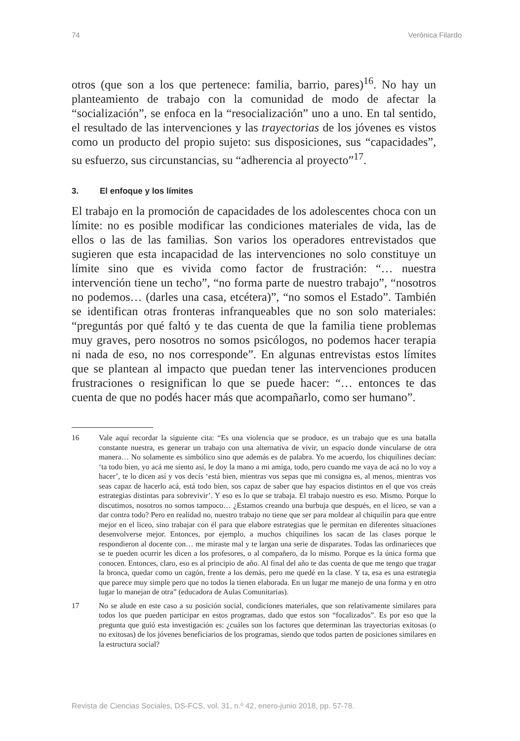74 Verónica Filardo
otros (que son a los que pertenece: familia, barrio, pares)<sup>16</sup>. No hay un planteamiento de trabajo con la comunidad de modo de afectar la “socialización”, se enfoca en la “resocialización” uno a uno. En tal sentido, el resultado de las intervenciones y las trayectorias de los jóvenes es vistos como un producto del propio sujeto: sus disposiciones, sus “capacidades”, su esfuerzo, sus circunstancias, su “adherencia al proyecto”<sup>17</sup>.
3. El enfoque y los límites
El trabajo en la promoción de capacidades de los adolescentes choca con un límite: no es posible modificar las condiciones materiales de vida, las de ellos o las de las familias. Son varios los operadores entrevistados que sugieren que esta incapacidad de las intervenciones no solo constituye un límite sino que es vivida como factor de frustración: “… nuestra intervención tiene un techo”, “no forma parte de nuestro trabajo”, “nosotros no podemos… (darles una casa, etcétera)”, “no somos el Estado”. También se identifican otras fronteras infranqueables que no son solo materiales: “preguntás por qué faltó y te das cuenta de que la familia tiene problemas muy graves, pero nosotros no somos psicólogos, no podemos hacer terapia ni nada de eso, no nos corresponde”. En algunas entrevistas estos límites que se plantean al impacto que puedan tener las intervenciones producen frustraciones o resignifican lo que se puede hacer: “… entonces te das cuenta de que no podés hacer más que acompañarlo, como ser humano”.
16 Vale aquí recordar la siguiente cita: “Es una violencia que se produce, es un trabajo que es una batalla constante nuestra, es generar un trabajo con una alternativa de vivir, un espacio donde vincularse de otra manera… No solamente es simbólico sino que además es de palabra. Yo me acuerdo, los chiquilines decían: ‘ta todo bien, yo acá me siento así, le doy la mano a mi amiga, todo, pero cuando me vaya de acá no lo voy a hacer’, te lo dicen así y vos decís ‘está bien, mientras vos sepas que mi consigna es, al menos, mientras vos seas capaz de hacerlo acá, está todo bien, sos capaz de saber que hay espacios distintos en el que vos creás estrategias distintas para sobrevivir’. Y eso es lo que se trabaja. El trabajo nuestro es eso. Mismo. Porque lo discutimos, nosotros no somos tampoco… ¿Estamos creando una burbuja que después, en el liceo, se van a dar contra todo? Pero en realidad no, nuestro trabajo no tiene que ser para moldear al chiquilín para que entre mejor en el liceo, sino trabajar con él para que elabore estrategias que le permitan en diferentes situaciones desenvolverse mejor. Entonces, por ejemplo, a muchos chiquilines los sacan de las clases porque le respondieron al docente con… me miraste mal y te largan una serie de disparates. Todas las ordinarieces que se te pueden ocurrir les dicen a los profesores, o al compañero, da lo mismo. Porque es la única forma que conocen. Entonces, claro, eso es al principio de año. Al final del año te das cuenta de que me tengo que tragar la bronca, quedar como un cagón, frente a los demás, pero me quedé en la clase. Y ta, esa es una estrategia que parece muy simple pero que no todos la tienen elaborada. En un lugar me manejo de una forma y en otro lugar lo manejan de otra” (educadora de Aulas Comunitarias).
17 No se alude en este caso a su posición social, condiciones materiales, que son relativamente similares para todos los que pueden participar en estos programas, dado que estos son “focalizados”. Es por eso que la pregunta que guió esta investigación es: ¿cuáles son los factores que determinan las trayectorias exitosas (o no exitosas) de los jóvenes beneficiarios de los programas, siendo que todos parten de posiciones similares en la estructura social?
Revista de Ciencias Sociales, DS-FCS, vol. 31, n.º 42, enero-junio 2018, pp. 57-78.